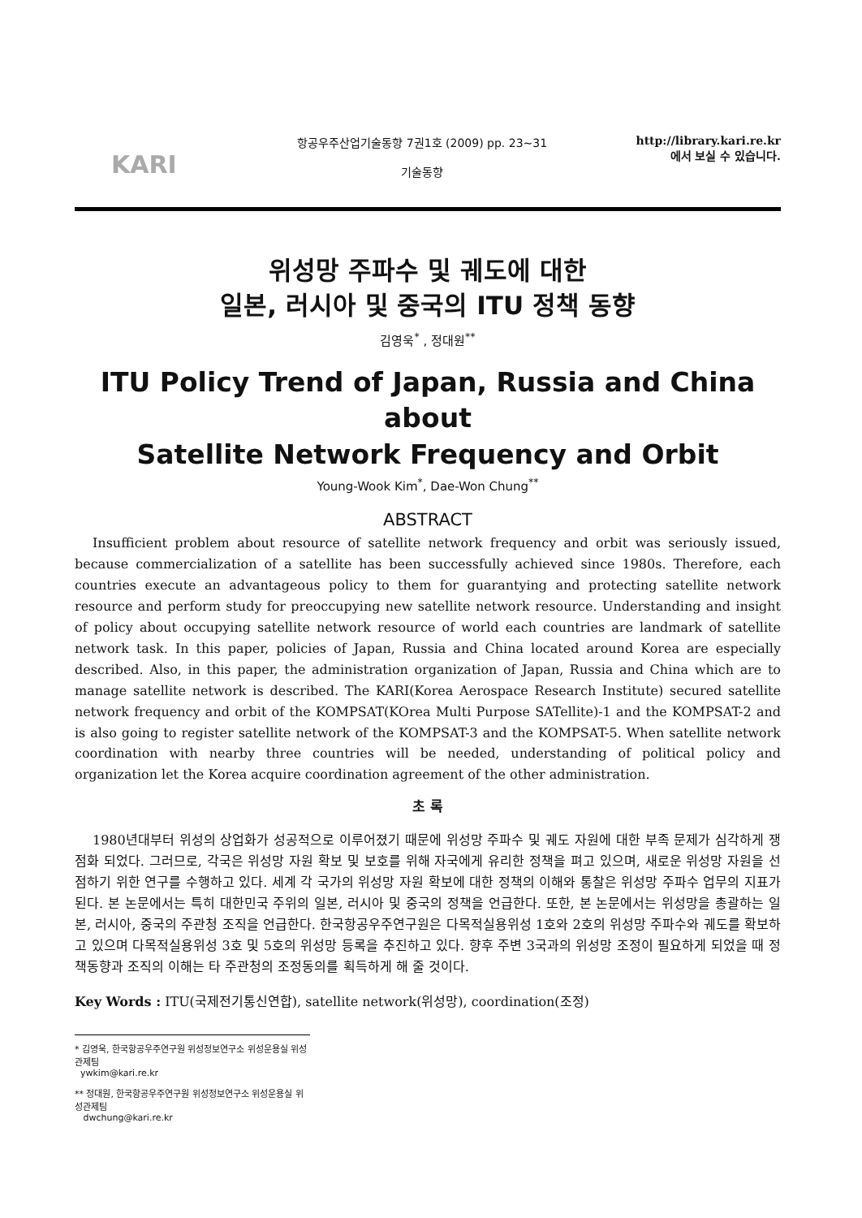KARI
항공우주산업기술동향 7권1호 (2009) pp. 23~31
기술동향
http://library.kari.re.kr
에서 보실 수 있습니다.
위성망 주파수 및 궤도에 대한
일본, 러시아 및 중국의 ITU 정책 동향
김영욱<sup>*</sup> , 정대원<sup>**</sup>
ITU Policy Trend of Japan, Russia and China about
Satellite Network Frequency and Orbit
Young-Wook Kim<sup>*</sup>, Dae-Won Chung<sup>**</sup>
ABSTRACT
Insufficient problem about resource of satellite network frequency and orbit was seriously issued, because commercialization of a satellite has been successfully achieved since 1980s. Therefore, each countries execute an advantageous policy to them for guarantying and protecting satellite network resource and perform study for preoccupying new satellite network resource. Understanding and insight of policy about occupying satellite network resource of world each countries are landmark of satellite network task. In this paper, policies of Japan, Russia and China located around Korea are especially described. Also, in this paper, the administration organization of Japan, Russia and China which are to manage satellite network is described. The KARI(Korea Aerospace Research Institute) secured satellite network frequency and orbit of the KOMPSAT(KOrea Multi Purpose SATellite)-1 and the KOMPSAT-2 and is also going to register satellite network of the KOMPSAT-3 and the KOMPSAT-5. When satellite network coordination with nearby three countries will be needed, understanding of political policy and organization let the Korea acquire coordination agreement of the other administration.
초 록
1980년대부터 위성의 상업화가 성공적으로 이루어졌기 때문에 위성망 주파수 및 궤도 자원에 대한 부족 문제가 심각하게 쟁점화 되었다. 그러므로, 각국은 위성망 자원 확보 및 보호를 위해 자국에게 유리한 정책을 펴고 있으며, 새로운 위성망 자원을 선점하기 위한 연구를 수행하고 있다. 세계 각 국가의 위성망 자원 확보에 대한 정책의 이해와 통찰은 위성망 주파수 업무의 지표가 된다. 본 논문에서는 특히 대한민국 주위의 일본, 러시아 및 중국의 정책을 언급한다. 또한, 본 논문에서는 위성망을 총괄하는 일본, 러시아, 중국의 주관청 조직을 언급한다. 한국항공우주연구원은 다목적실용위성 1호와 2호의 위성망 주파수와 궤도를 확보하고 있으며 다목적실용위성 3호 및 5호의 위성망 등록을 추진하고 있다. 향후 주변 3국과의 위성망 조정이 필요하게 되었을 때 정책동향과 조직의 이해는 타 주관청의 조정동의를 획득하게 해 줄 것이다.
Key Words : ITU(국제전기통신연합), satellite network(위성망), coordination(조정)
* 김영욱, 한국항공우주연구원 위성정보연구소 위성운용실 위성관제팀
ywkim@kari.re.kr
** 정대원, 한국항공우주연구원 위성정보연구소 위성운용실 위성관제팀
dwchung@kari.re.kr